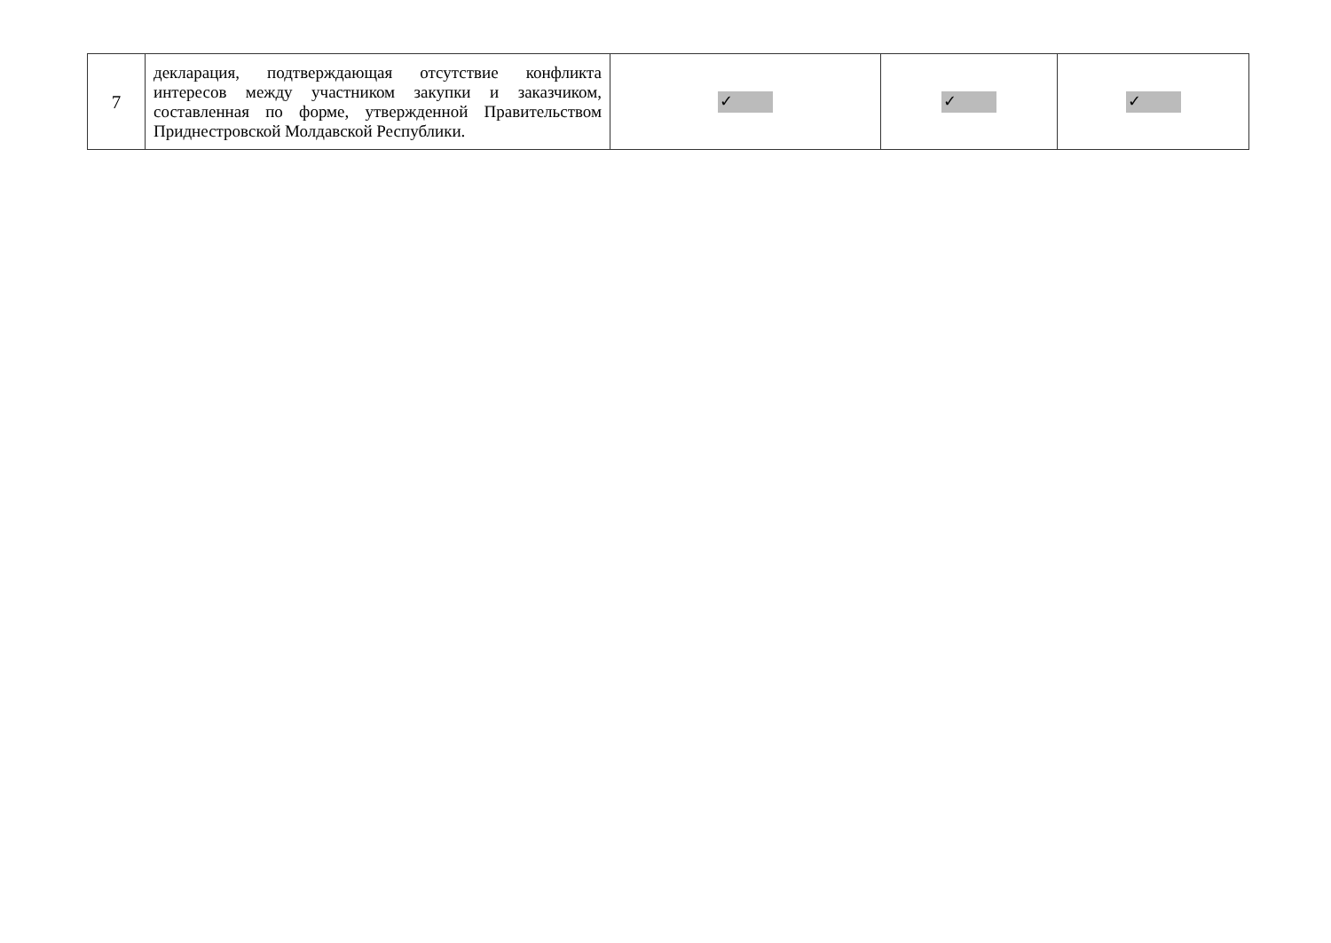| 7 | декларация, подтверждающая отсутствие конфликта интересов между участником закупки и заказчиком, составленная по форме, утвержденной Правительством Приднестровской Молдавской Республики. | ✓ | ✓ | ✓ |